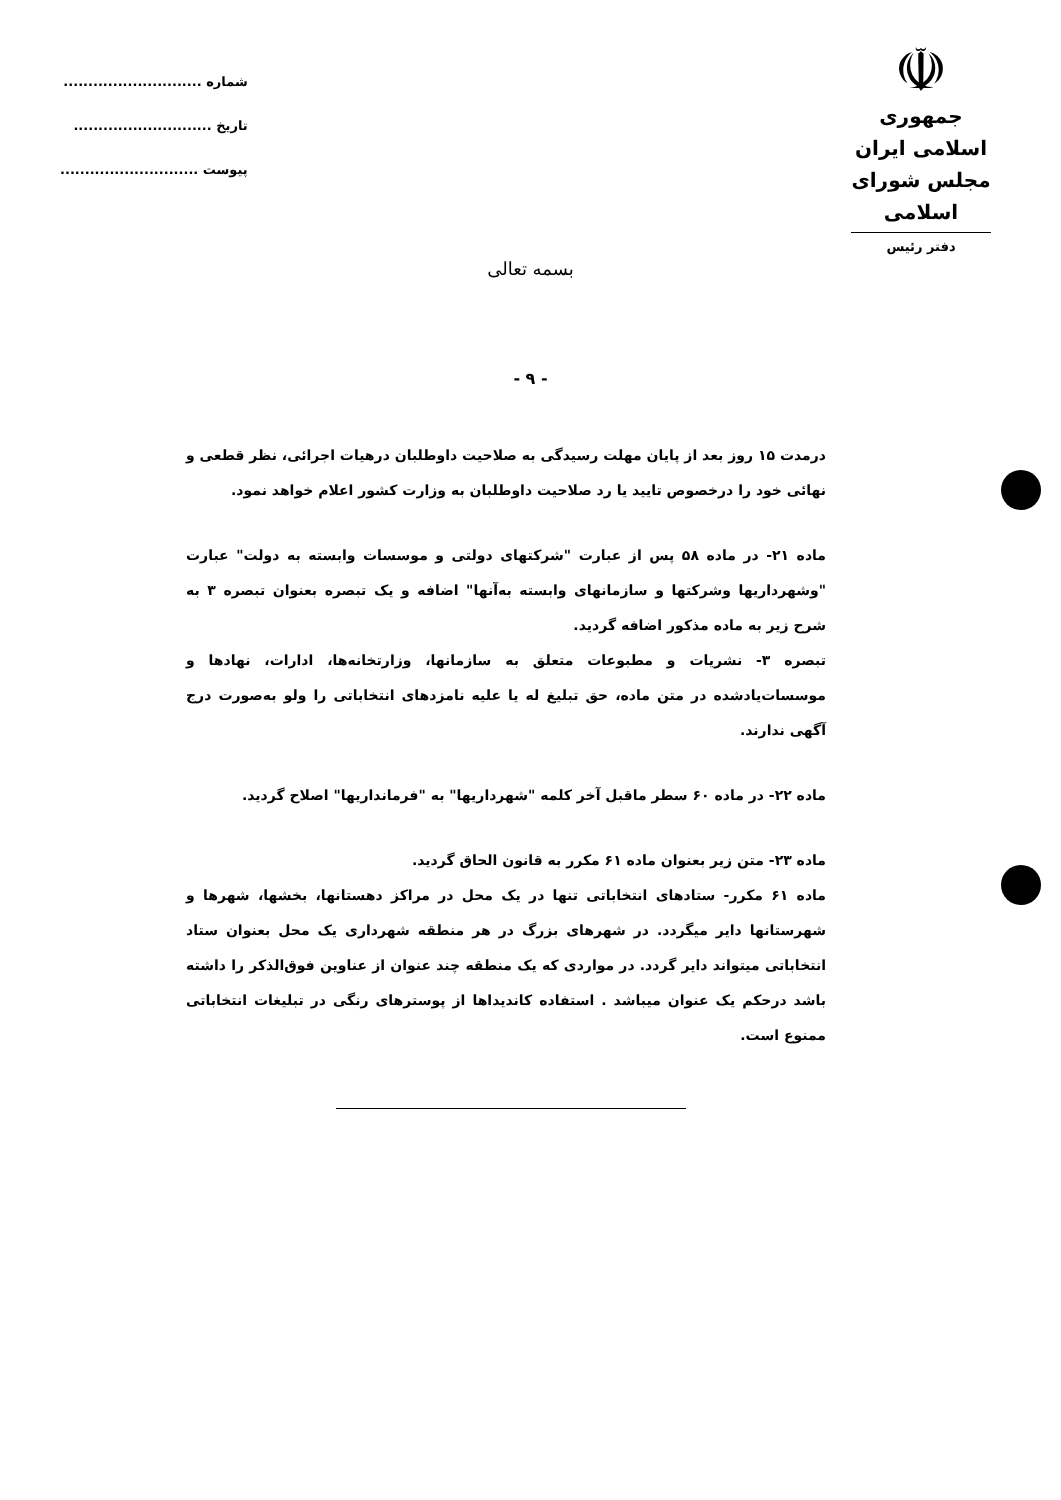☫
جمهوری اسلامی ایران
مجلس شورای اسلامی
دفتر رئیس
شماره ............................
تاریخ ............................
پیوست ............................
بسمه تعالی
- ۹ -
درمدت ۱۵ روز بعد از پایان مهلت رسیدگی به صلاحیت داوطلبان درهیات اجرائی، نظر قطعی و نهائی خود را درخصوص تایید یا رد صلاحیت داوطلبان به وزارت کشور اعلام خواهد نمود.
ماده ۲۱- در ماده ۵۸ پس از عبارت "شرکتهای دولتی و موسسات وابسته به دولت" عبارت "وشهرداریها وشرکتها و سازمانهای وابسته به‌آنها" اضافه و یک تبصره بعنوان تبصره ۳ به شرح زیر به ماده مذکور اضافه گردید.
تبصره ۳- نشریات و مطبوعات متعلق به سازمانها، وزارتخانه‌ها، ادارات، نهادها و موسسات‌یادشده در متن ماده، حق تبلیغ له یا علیه نامزدهای انتخاباتی را ولو به‌صورت درج آگهی ندارند.
ماده ۲۲- در ماده ۶۰ سطر ماقبل آخر کلمه "شهرداریها" به "فرمانداریها" اصلاح گردید.
ماده ۲۳- متن زیر بعنوان ماده ۶۱ مکرر به قانون الحاق گردید.
ماده ۶۱ مکرر- ستادهای انتخاباتی تنها در یک محل در مراکز دهستانها، بخشها، شهرها و شهرستانها دایر میگردد. در شهرهای بزرگ در هر منطقه شهرداری یک محل بعنوان ستاد انتخاباتی میتواند دایر گردد. در مواردی که یک منطقه چند عنوان از عناوین فوق‌الذکر را داشته باشد درحکم یک عنوان میباشد . استفاده کاندیداها از پوسترهای رنگی در تبلیغات انتخاباتی ممنوع است.